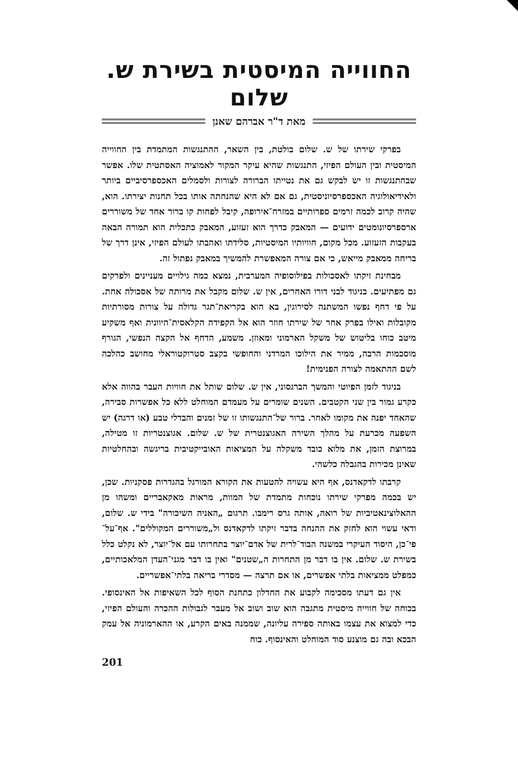החווייה המיסטית בשירת ש. שלום
מאת ד"ר אברהם שאנן
בפרקי שירתו של ש. שלום בולטת, בין השאר, ההתנגשות המתמדת בין החווייה המיסטית ובין העולם הפיזי, התנגשות שהיא עיקר המקור לאמוציה האסתטית שלו. אפשר שבהתנגשות זו יש לבקש גם את נטייתו הברורה לצורות ולסמלים האכספרסיביים ביותר ולאידיאולוגיה האכספרסיוניסטית, גם אם לא היא שהנחתה אותו בכל תחנות יצירתו. הוא, שהיה קרוב לכמה זרמים ספרותיים במזרח־אירופה, קיבל לפחות קו ברור אחד של משוררים ארספרסיונומטים ידועים — המאבק כדרך הוא זעזוע, המאבק כתכלית הוא תמורה הבאה בעקבות הזעזוע. מכל מקום, חוויותיו המיסטיות, סלידתו ואהבתו לעולם הפיזי, אינן דרך של בריחה ממאבק מייאש, כי אם צורה המאפשרת להמשיך במאבק נפתול זה.
מבחינת זיקתו לאסכולות בפילוסופיה המערבית, נמצא כמה גילויים מעניינים ולפרקים גם מפתיעים. בניגוד לבני דורו האחרים, אין ש. שלום מקבל את מרותה של אסכולה אחת. על פי דחף נפשו המשתנה לסירוגין, בא הוא בקריאת־תגר גדולה על צורות מסורתיות מקובלות ואילו בפרק אחר של שירתו חוזר הוא אל הקפידה הקלאסית־היוונית ואף משקיע מיטב כוחו בליטוש של משקל הארמוני ומאוזן. משמע, הדחף אל הקצה הנפשי, הגורף מוסכמות הרבה, ממיר את הילוכו המרדני והחופשי בקצב סטרוקטוראלי מחושב כהלכה לשם ההתאמה לצורה הפנימית!
בניגוד לזמן הפיוטי והמשך הברגסוני, אין ש. שלום שותל את חוויות העבר בהווה אלא כקרע גמור בין שני הקטבים. השנים שומרים על מעמדם המוחלט ללא כל אפשרות סבירה, שהאחד יפנה את מקומו לאחר. ברור של־התנגשותו זו של זמנים והבדלי טבע (או דרגה) יש השפעה מכרעת על מהלך השירה האגוצנטרית של ש. שלום. אגוצנטריות זו מטילה, במרוצת הזמן, את מלוא כובד משקלה על המציאות האובייקטיבית בריגשה ובהחלטיות שאינן מכירות בהגבלה כלשהי.
קרבתו לדקאדנס, אף היא עשויה להטעות את הקורא המורגל בהגדרות פסקניות. שכן, יש בכמה מפרקי שירתו נוכחות מתמדת של המוות, מראות מאקאבריים ומשהו מן ההאלוצינאטיביות של רואה, אותה גרס רימבו. תרגום „האניה השיכורה" בידי ש. שלום, ודאי עשוי הוא לחזק את ההנחה בדבר זיקתו לדקאדנס ול„משוררים המקוללים". אף־על־פי־כן, היסוד העיקרי במשנה הבוד־לרית של אדם־יוצר בתחרותו עם אל־יוצר, לא נקלט כלל בשירת ש. שלום. אין בו דבר מן התחרות ה„שטנים" ואין בו דבר מגני־העדן המלאכותיים, כמפלט ממציאות בלתי אפשרים, או אם תרצה — מסדרי בריאה בלתי־אפשריים.
אין גם דעתו מסכימה לקבוע את החדלון כתחנת הסוף לכל השאיפות אל האינסופי. בכוחה של חווייה מיסטית מתגבה הוא שוב ושוב אל מעבר לגבולות ההכרה והעולם הפיזי, כדי למצוא את עצמו באותה ספירה עליונה, שממנה באים הקרע, או ההארמוניה אל עמק הבכא ובה גם מוצנע סוד המוחלט והאינסוף. כוח
201